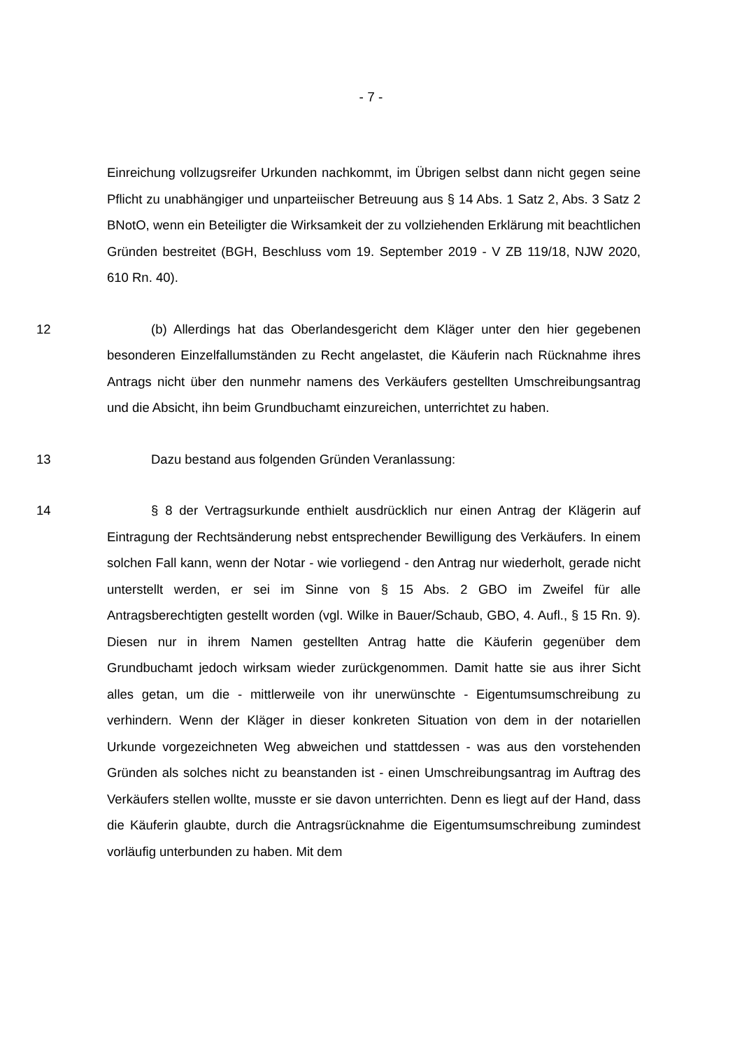- 7 -
Einreichung vollzugsreifer Urkunden nachkommt, im Übrigen selbst dann nicht gegen seine Pflicht zu unabhängiger und unparteiischer Betreuung aus § 14 Abs. 1 Satz 2, Abs. 3 Satz 2 BNotO, wenn ein Beteiligter die Wirksamkeit der zu vollziehenden Erklärung mit beachtlichen Gründen bestreitet (BGH, Beschluss vom 19. September 2019 - V ZB 119/18, NJW 2020, 610 Rn. 40).
12 (b) Allerdings hat das Oberlandesgericht dem Kläger unter den hier gegebenen besonderen Einzelfallumständen zu Recht angelastet, die Käuferin nach Rücknahme ihres Antrags nicht über den nunmehr namens des Verkäufers gestellten Umschreibungsantrag und die Absicht, ihn beim Grundbuchamt einzureichen, unterrichtet zu haben.
13 Dazu bestand aus folgenden Gründen Veranlassung:
14 § 8 der Vertragsurkunde enthielt ausdrücklich nur einen Antrag der Klägerin auf Eintragung der Rechtsänderung nebst entsprechender Bewilligung des Verkäufers. In einem solchen Fall kann, wenn der Notar - wie vorliegend - den Antrag nur wiederholt, gerade nicht unterstellt werden, er sei im Sinne von § 15 Abs. 2 GBO im Zweifel für alle Antragsberechtigten gestellt worden (vgl. Wilke in Bauer/Schaub, GBO, 4. Aufl., § 15 Rn. 9). Diesen nur in ihrem Namen gestellten Antrag hatte die Käuferin gegenüber dem Grundbuchamt jedoch wirksam wieder zurückgenommen. Damit hatte sie aus ihrer Sicht alles getan, um die - mittlerweile von ihr unerwünschte - Eigentumsumschreibung zu verhindern. Wenn der Kläger in dieser konkreten Situation von dem in der notariellen Urkunde vorgezeichneten Weg abweichen und stattdessen - was aus den vorstehenden Gründen als solches nicht zu beanstanden ist - einen Umschreibungsantrag im Auftrag des Verkäufers stellen wollte, musste er sie davon unterrichten. Denn es liegt auf der Hand, dass die Käuferin glaubte, durch die Antragsrücknahme die Eigentumsumschreibung zumindest vorläufig unterbunden zu haben. Mit dem